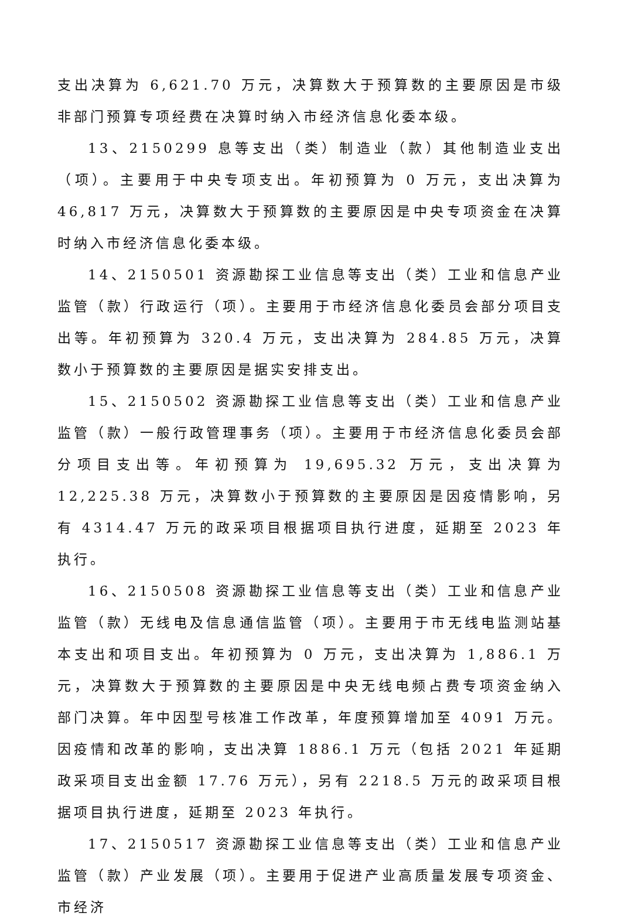支出决算为 6,621.70 万元，决算数大于预算数的主要原因是市级非部门预算专项经费在决算时纳入市经济信息化委本级。
13、2150299 息等支出（类）制造业（款）其他制造业支出（项）。主要用于中央专项支出。年初预算为 0 万元，支出决算为 46,817 万元，决算数大于预算数的主要原因是中央专项资金在决算时纳入市经济信息化委本级。
14、2150501 资源勘探工业信息等支出（类）工业和信息产业监管（款）行政运行（项）。主要用于市经济信息化委员会部分项目支出等。年初预算为 320.4 万元，支出决算为 284.85 万元，决算数小于预算数的主要原因是据实安排支出。
15、2150502 资源勘探工业信息等支出（类）工业和信息产业监管（款）一般行政管理事务（项）。主要用于市经济信息化委员会部分项目支出等。年初预算为 19,695.32 万元，支出决算为 12,225.38 万元，决算数小于预算数的主要原因是因疫情影响，另有 4314.47 万元的政采项目根据项目执行进度，延期至 2023 年执行。
16、2150508 资源勘探工业信息等支出（类）工业和信息产业监管（款）无线电及信息通信监管（项）。主要用于市无线电监测站基本支出和项目支出。年初预算为 0 万元，支出决算为 1,886.1 万元，决算数大于预算数的主要原因是中央无线电频占费专项资金纳入部门决算。年中因型号核准工作改革，年度预算增加至 4091 万元。因疫情和改革的影响，支出决算 1886.1 万元（包括 2021 年延期政采项目支出金额 17.76 万元），另有 2218.5 万元的政采项目根据项目执行进度，延期至 2023 年执行。
17、2150517 资源勘探工业信息等支出（类）工业和信息产业监管（款）产业发展（项）。主要用于促进产业高质量发展专项资金、市经济